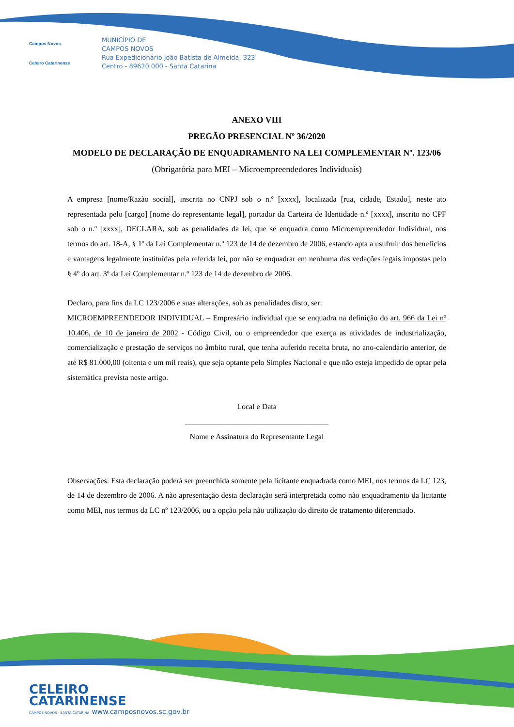Campos Novos
Celeiro Catarinense
MUNICÍPIO DE
CAMPOS NOVOS
Rua Expedicionário João Batista de Almeida, 323
Centro - 89620.000 - Santa Catarina
ANEXO VIII
PREGÃO PRESENCIAL Nº 36/2020
MODELO DE DECLARAÇÃO DE ENQUADRAMENTO NA LEI COMPLEMENTAR Nº. 123/06
(Obrigatória para MEI – Microempreendedores Individuais)
A empresa [nome/Razão social], inscrita no CNPJ sob o n.º [xxxx], localizada [rua, cidade, Estado], neste ato representada pelo [cargo] [nome do representante legal], portador da Carteira de Identidade n.º [xxxx], inscrito no CPF sob o n.º [xxxx], DECLARA, sob as penalidades da lei, que se enquadra como Microempreendedor Individual, nos termos do art. 18-A, § 1º da Lei Complementar n.º 123 de 14 de dezembro de 2006, estando apta a usufruir dos benefícios e vantagens legalmente instituídas pela referida lei, por não se enquadrar em nenhuma das vedações legais impostas pelo § 4º do art. 3º da Lei Complementar n.º 123 de 14 de dezembro de 2006.
Declaro, para fins da LC 123/2006 e suas alterações, sob as penalidades disto, ser:
MICROEMPREENDEDOR INDIVIDUAL – Empresário individual que se enquadra na definição do art. 966 da Lei nº 10.406, de 10 de janeiro de 2002 - Código Civil, ou o empreendedor que exerça as atividades de industrialização, comercialização e prestação de serviços no âmbito rural, que tenha auferido receita bruta, no ano-calendário anterior, de até R$ 81.000,00 (oitenta e um mil reais), que seja optante pelo Simples Nacional e que não esteja impedido de optar pela sistemática prevista neste artigo.
Local e Data
_____________________________________
Nome e Assinatura do Representante Legal
Observações: Esta declaração poderá ser preenchida somente pela licitante enquadrada como MEI, nos termos da LC 123, de 14 de dezembro de 2006. A não apresentação desta declaração será interpretada como não enquadramento da licitante como MEI, nos termos da LC nº 123/2006, ou a opção pela não utilização do direito de tratamento diferenciado.
CELEIRO
CATARINENSE
CAMPOS NOVOS - SANTA CATARINA www.camposnovos.sc.gov.br